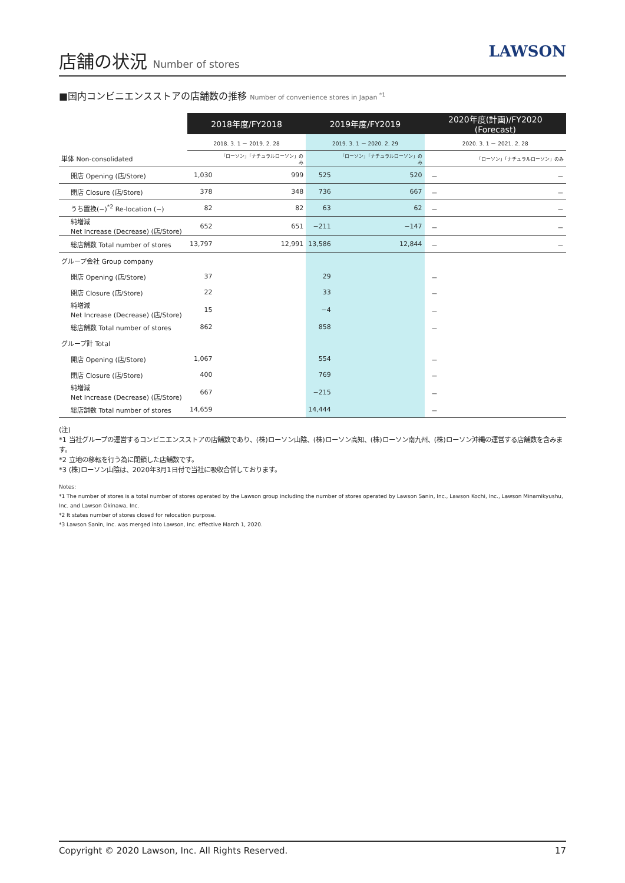店舗の状況 Number of stores
LAWSON
■国内コンビニエンスストアの店舗数の推移 Number of convenience stores in Japan <sup>*1</sup>
| | 2018年度/FY2018 | | 2019年度/FY2019 | | 2020年度(計画)/FY2020 (Forecast) | |
| --- | --- | --- | --- | --- | --- | --- |
| | 2018. 3. 1 － 2019. 2. 28 | | 2019. 3. 1 － 2020. 2. 29 | | 2020. 3. 1 － 2021. 2. 28 | |
| 単体 Non-consolidated | | 「ローソン」「ナチュラルローソン」のみ | | 「ローソン」「ナチュラルローソン」のみ | | 「ローソン」「ナチュラルローソン」のみ |
| 開店 Opening (店/Store) | 1,030 | 999 | 525 | 520 | － | － |
| 閉店 Closure (店/Store) | 378 | 348 | 736 | 667 | － | － |
| うち置換(−)<sup>*2</sup> Re-location (−) | 82 | 82 | 63 | 62 | － | － |
| 純増減 Net Increase (Decrease) (店/Store) | 652 | 651 | −211 | −147 | － | － |
| 総店舗数 Total number of stores | 13,797 | 12,991 | 13,586 | 12,844 | － | － |
| グループ会社 Group company | | | | | | |
| 開店 Opening (店/Store) | 37 | | 29 | | － | |
| 閉店 Closure (店/Store) | 22 | | 33 | | － | |
| 純増減 Net Increase (Decrease) (店/Store) | 15 | | −4 | | － | |
| 総店舗数 Total number of stores | 862 | | 858 | | － | |
| グループ計 Total | | | | | | |
| 開店 Opening (店/Store) | 1,067 | | 554 | | － | |
| 閉店 Closure (店/Store) | 400 | | 769 | | － | |
| 純増減 Net Increase (Decrease) (店/Store) | 667 | | −215 | | － | |
| 総店舗数 Total number of stores | 14,659 | | 14,444 | | － | |
(注)
*1 当社グループの運営するコンビニエンスストアの店舗数であり、(株)ローソン山陰、(株)ローソン高知、(株)ローソン南九州、(株)ローソン沖縄の運営する店舗数を含みます。
*2 立地の移転を行う為に閉鎖した店舗数です。
*3 (株)ローソン山陰は、2020年3月1日付で当社に吸収合併しております。
Notes:
*1 The number of stores is a total number of stores operated by the Lawson group including the number of stores operated by Lawson Sanin, Inc., Lawson Kochi, Inc., Lawson Minamikyushu, Inc. and Lawson Okinawa, Inc.
*2 It states number of stores closed for relocation purpose.
*3 Lawson Sanin, Inc. was merged into Lawson, Inc. effective March 1, 2020.
Copyright © 2020 Lawson, Inc. All Rights Reserved. 17